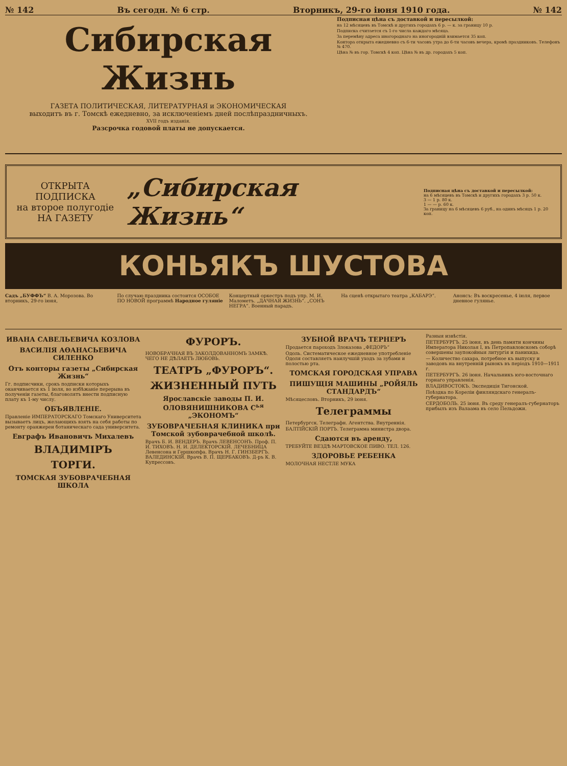№ 142 Въ сегодн. № 6 стр. Вторникъ, 29-го іюня 1910 года. № 142
Сибирская Жизнь
ГАЗЕТА ПОЛИТИЧЕСКАЯ, ЛИТЕРАТУРНАЯ и ЭКОНОМИЧЕСКАЯ
выходитъ въ г. Томскѣ ежедневно, за исключеніемъ дней послѣпраздничныхъ.
XVII годъ изданія.
Разсрочка годовой платы не допускается.
Подписная цѣна съ доставкой и пересылкой:
на 12 мѣсяцевъ въ Томскѣ и другихъ городахъ 6 р. — к. за границу 10 р.
Подписка считается съ 1-го числа каждаго мѣсяца.
За перемѣну адреса иногороднаго на иногородній взимается 35 коп.
Контора открыта ежедневно съ 6-ти часовъ утра до 6-ти часовъ вечера, кромѣ праздниковъ. Телефонъ № 470.
Цѣна № въ гор. Томскѣ 4 коп. Цѣна № въ др. городахъ 5 коп.
ОТКРЫТА ПОДПИСКА
на второе полугодіе
НА ГАЗЕТУ
„Сибирская Жизнь“
Подписная цѣна съ доставкой и пересылкой:
на 6 мѣсяцевъ въ Томскѣ и другихъ городахъ 3 р. 50 к.
3 — 1 р. 80 к.
1 — — р. 60 к.
За границу на 6 мѣсяцевъ 6 руб., на одинъ мѣсяцъ 1 р. 20 коп.
КОНЬЯКЪ ШУСТОВА
Садъ „БУФФЪ“ В. А. Морозова. Во вторникъ, 29-го іюня,
По случаю праздника состоится ОСОБОЕ ПО НОВОЙ программѣ Народное гуляніе
Концертный оркестръ подъ упр. М. И. Малометъ. „ДАЧНАЯ ЖИЗНЬ“. „СОНЪ НЕГРА“. Военный парадъ.
На сценѣ открытаго театра „КАБАРЭ“.
Анонсъ: Въ воскресенье, 4 іюля, первое дневное гулянье.
ИВАНА САВЕЛЬЕВИЧА КОЗЛОВА
ВАСИЛІЯ АѲАНАСЬЕВИЧА СИЛЕНКО
Отъ конторы газеты „Сибирская Жизнь“
Гг. подписчики, срокъ подписки которыхъ оканчивается къ 1 іюля, во избѣжаніе перерыва въ полученіи газеты, благоволятъ внести подписную плату къ 1-му числу.
ОБЪЯВЛЕНІЕ.
Правленіе ИМПЕРАТОРСКАГО Томскаго Университета вызываетъ лицъ, желающихъ взять на себя работы по ремонту оранжереи ботаническаго сада университета.
Евграфъ Ивановичъ Михалевъ
ВЛАДИМІРЪ
ТОРГИ.
ТОМСКАЯ ЗУБОВРАЧЕБНАЯ ШКОЛА
ФУРОРЪ.
НОВОБРАЧНАЯ ВЪ ЗАКОЛДОВАННОМЪ ЗАМКѢ. ЧЕГО НЕ ДѢЛАЕТЪ ЛЮБОВЬ.
ТЕАТРЪ „ФУРОРЪ“.
ЖИЗНЕННЫЙ ПУТЬ
Ярославскіе заводы П. И. ОЛОВЯНИШНИКОВА С<sup>ья</sup> „ЭКОНОМЪ“
ЗУБОВРАЧЕБНАЯ КЛИНИКА при Томской зубоврачебной школѣ.
Врачъ Б. И. ВЕНДЕРЪ. Врачъ ЛЕВЕНСОНЪ. Проф. П. И. ТИХОВЪ. Н. И. ДЕЛЕКТОРСКІЙ. ЛЕЧЕБНИЦА Левенсона и Гершкопфа. Врачъ Н. Г. ГИНЗБЕРГЪ. ВАЛЕДИНСКІЙ. Врачъ В. П. ЩЕРБАКОВЪ. Д-ръ К. В. Купрессовъ.
ЗУБНОЙ ВРАЧЪ ТЕРНЕРЪ
Продается пароходъ Злоказова „ФЕДОРЪ“
Одоль. Систематическое ежедневное употребленіе Одоля составляетъ наилучшій уходъ за зубами и полостью рта.
ТОМСКАЯ ГОРОДСКАЯ УПРАВА
ПИШУЩІЯ МАШИНЫ „РОЙЯЛЬ СТАНДАРДЪ“
Мѣсяцесловъ. Вторникъ, 29 іюня.
Телеграммы
Петербургск. Телеграфн. Агентства. Внутреннія.
БАЛТІЙСКІЙ ПОРТЪ. Телеграмма министра двора.
Сдаются въ аренду,
ТРЕБУЙТЕ ВЕЗДѢ МАРТОВСКОЕ ПИВО. ТЕЛ. 126.
ЗДОРОВЬЕ РЕБЕНКА
МОЛОЧНАЯ НЕСТЛЕ МУКА
Разныя извѣстія.
ПЕТЕРБУРГЪ. 25 іюня, въ день памяти кончины Императора Николая I, въ Петропавловскомъ соборѣ совершены заупокойныя литургія и панихида.
— Количество сахара, потребное къ выпуску и заводовъ на внутренній рынокъ въ періодъ 1910—1911 г.
ПЕТЕРБУРГЪ. 26 іюня. Начальникъ юго-восточнаго горнаго управленія.
ВЛАДИВОСТОКЪ. Экспедиція Тигонской.
Поѣздка по Кореліи финляндскаго генералъ-губернатора.
СЕРДОБОЛЬ. 25 іюня. Въ среду генералъ-губернаторъ прибылъ изъ Валаама въ село Пельдожи.